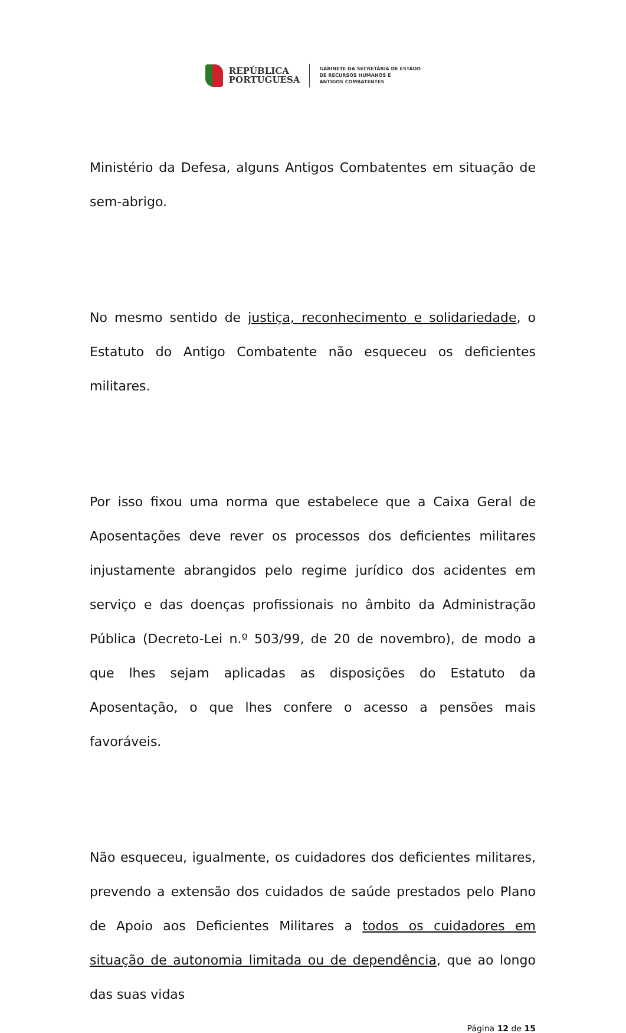REPÚBLICA
PORTUGUESA
GABINETE DA SECRETÁRIA DE ESTADO
DE RECURSOS HUMANOS E
ANTIGOS COMBATENTES
Ministério da Defesa, alguns Antigos Combatentes em situação de sem-abrigo.
No mesmo sentido de justiça, reconhecimento e solidariedade, o Estatuto do Antigo Combatente não esqueceu os deficientes militares.
Por isso fixou uma norma que estabelece que a Caixa Geral de Aposentações deve rever os processos dos deficientes militares injustamente abrangidos pelo regime jurídico dos acidentes em serviço e das doenças profissionais no âmbito da Administração Pública (Decreto-Lei n.º 503/99, de 20 de novembro), de modo a que lhes sejam aplicadas as disposições do Estatuto da Aposentação, o que lhes confere o acesso a pensões mais favoráveis.
Não esqueceu, igualmente, os cuidadores dos deficientes militares, prevendo a extensão dos cuidados de saúde prestados pelo Plano de Apoio aos Deficientes Militares a todos os cuidadores em situação de autonomia limitada ou de dependência, que ao longo das suas vidas
Página 12 de 15